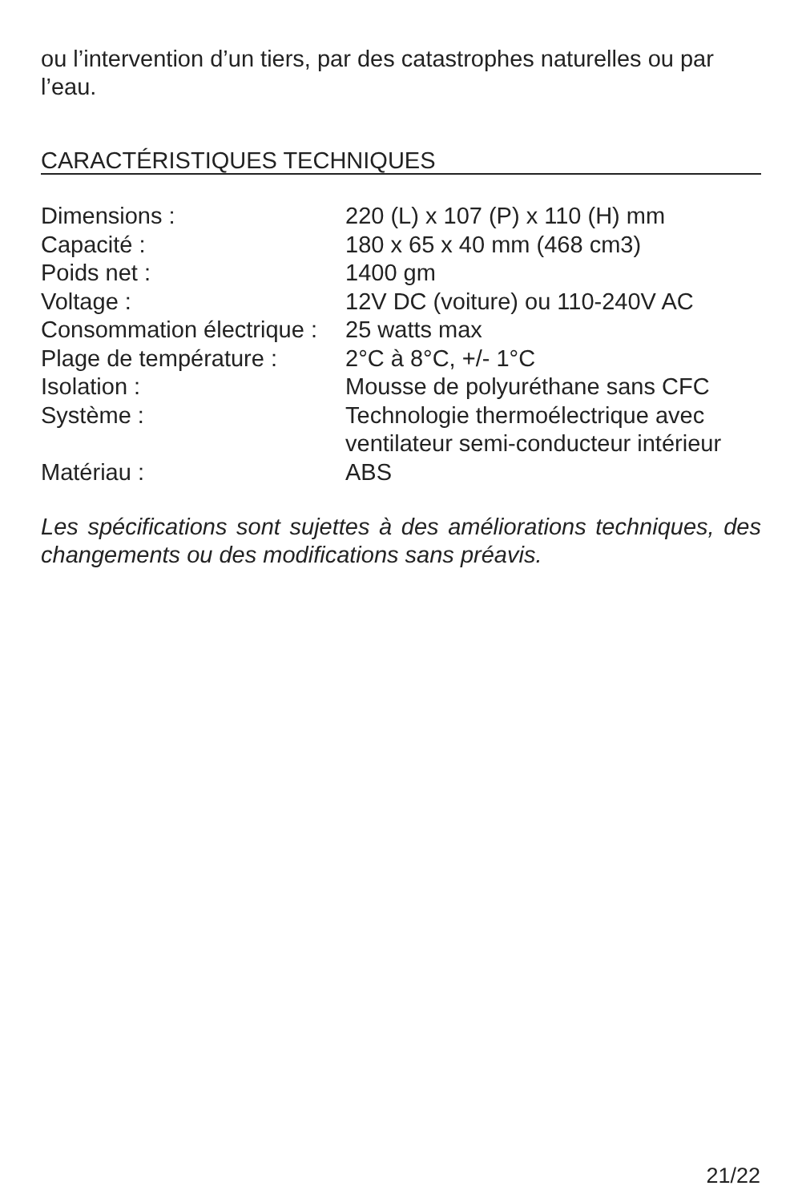ou l’intervention d’un tiers, par des catastrophes naturelles ou par l’eau.
CARACTÉRISTIQUES TECHNIQUES
| Dimensions : | 220 (L) x 107 (P) x 110 (H) mm |
| Capacité : | 180 x 65 x 40 mm (468 cm3) |
| Poids net : | 1400 gm |
| Voltage : | 12V DC (voiture) ou 110-240V AC |
| Consommation électrique : | 25 watts max |
| Plage de température : | 2°C à 8°C, +/- 1°C |
| Isolation : | Mousse de polyuréthane sans CFC |
| Système : | Technologie thermoélectrique avec ventilateur semi-conducteur intérieur |
| Matériau : | ABS |
Les spécifications sont sujettes à des améliorations techniques, des changements ou des modifications sans préavis.
21/22